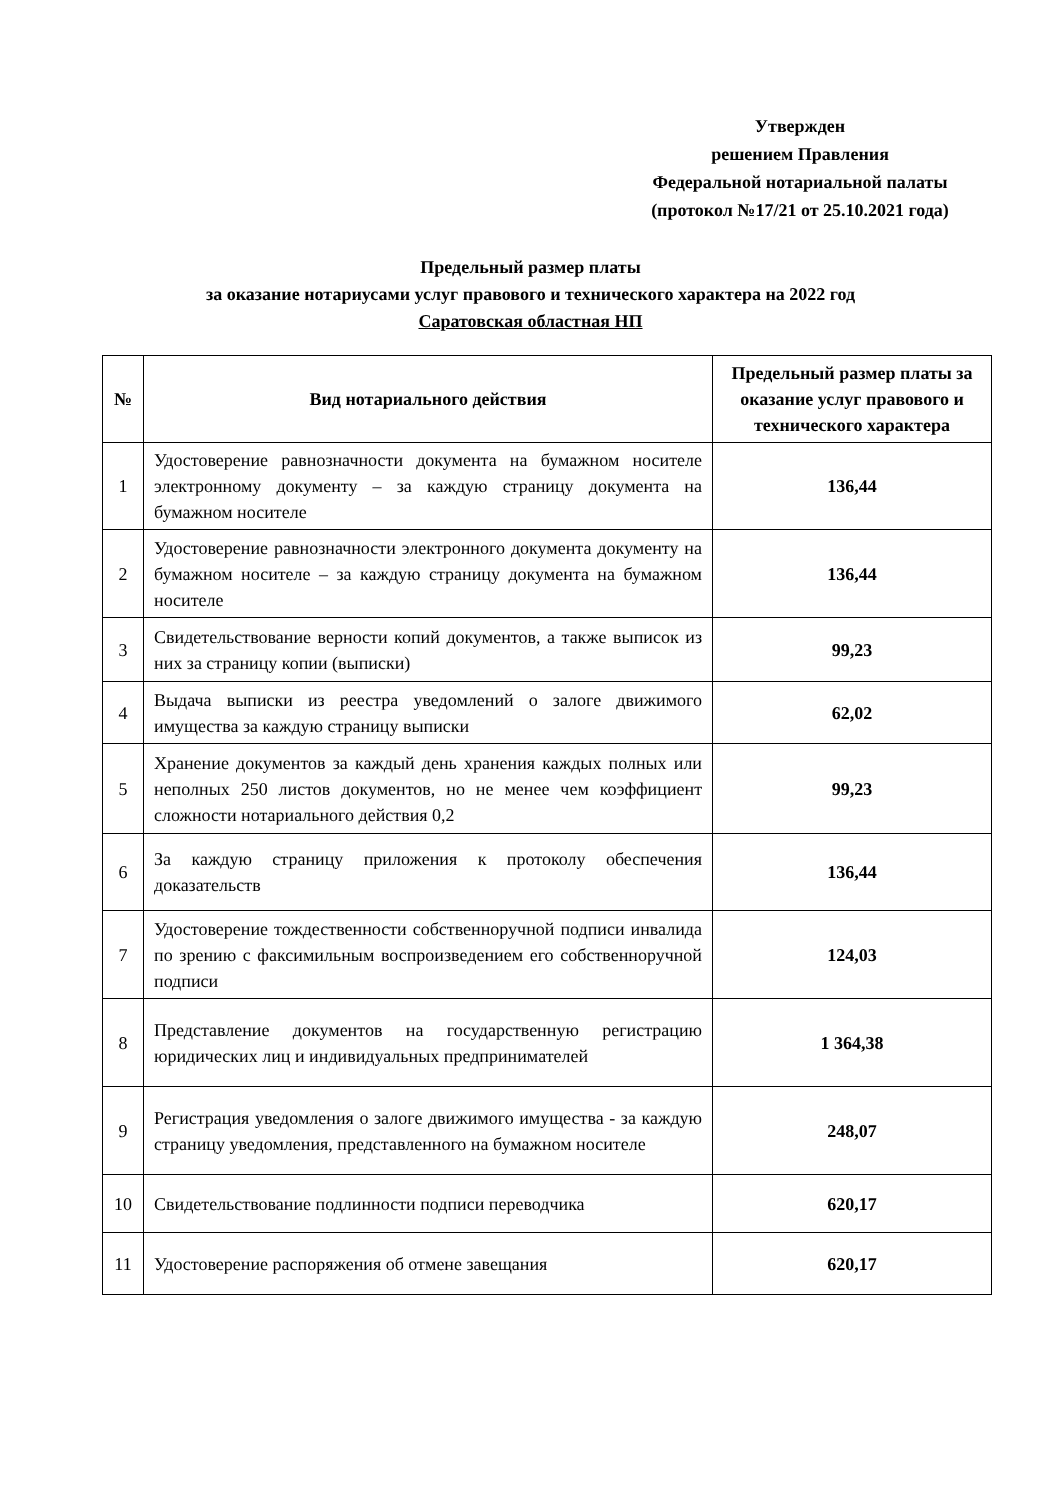Утвержден
решением Правления
Федеральной нотариальной палаты
(протокол №17/21 от 25.10.2021 года)
Предельный размер платы
за оказание нотариусами услуг правового и технического характера на 2022 год
Саратовская областная НП
| № | Вид нотариального действия | Предельный размер платы за оказание услуг правового и технического характера |
| --- | --- | --- |
| 1 | Удостоверение равнозначности документа на бумажном носителе электронному документу – за каждую страницу документа на бумажном носителе | 136,44 |
| 2 | Удостоверение равнозначности электронного документа документу на бумажном носителе – за каждую страницу документа на бумажном носителе | 136,44 |
| 3 | Свидетельствование верности копий документов, а также выписок из них за страницу копии (выписки) | 99,23 |
| 4 | Выдача выписки из реестра уведомлений о залоге движимого имущества за каждую страницу выписки | 62,02 |
| 5 | Хранение документов за каждый день хранения каждых полных или неполных 250 листов документов, но не менее чем коэффициент сложности нотариального действия 0,2 | 99,23 |
| 6 | За каждую страницу приложения к протоколу обеспечения доказательств | 136,44 |
| 7 | Удостоверение тождественности собственноручной подписи инвалида по зрению с факсимильным воспроизведением его собственноручной подписи | 124,03 |
| 8 | Представление документов на государственную регистрацию юридических лиц и индивидуальных предпринимателей | 1 364,38 |
| 9 | Регистрация уведомления о залоге движимого имущества - за каждую страницу уведомления, представленного на бумажном носителе | 248,07 |
| 10 | Свидетельствование подлинности подписи переводчика | 620,17 |
| 11 | Удостоверение распоряжения об отмене завещания | 620,17 |